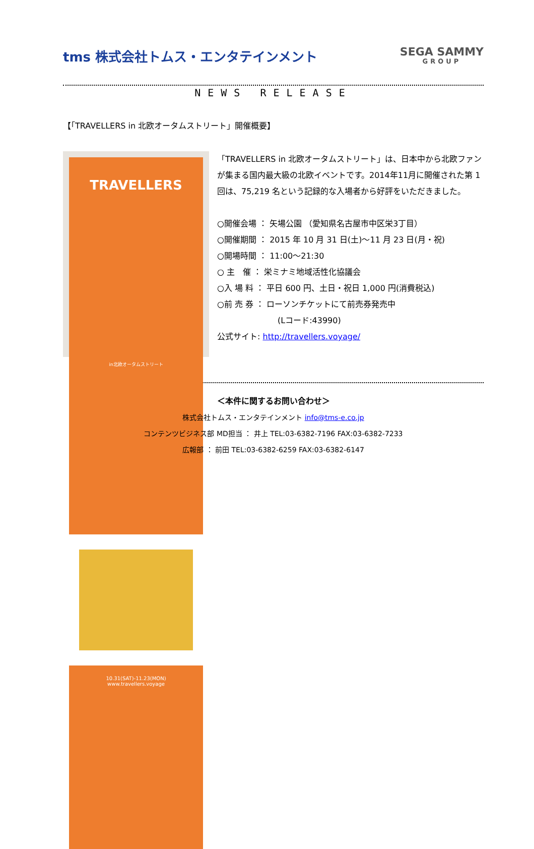tms 株式会社トムス・エンタテインメント
SEGA SAMMY
GROUP
NEWS RELEASE
【「TRAVELLERS in 北欧オータムストリート」開催概要】
TRAVELLERS
in北欧オータムストリート
10.31(SAT)-11.23(MON)
www.travellers.voyage
「TRAVELLERS in 北欧オータムストリート」は、日本中から北欧ファンが集まる国内最大級の北欧イベントです。2014年11月に開催された第 1 回は、75,219 名という記録的な入場者から好評をいただきました。
○開催会場 ： 矢場公園 （愛知県名古屋市中区栄3丁目）
○開催期間 ： 2015 年 10 月 31 日(土)～11 月 23 日(月・祝)
○開場時間 ： 11:00～21:30
○ 主　催 ： 栄ミナミ地域活性化協議会
○入 場 料 ： 平日 600 円、土日・祝日 1,000 円(消費税込)
○前 売 券 ： ローソンチケットにて前売券発売中
(Lコード:43990)
公式サイト: http://travellers.voyage/
＜本件に関するお問い合わせ＞
株式会社トムス・エンタテインメント info@tms-e.co.jp
コンテンツビジネス部 MD担当 ： 井上 TEL:03-6382-7196 FAX:03-6382-7233
広報部 ： 前田 TEL:03-6382-6259 FAX:03-6382-6147